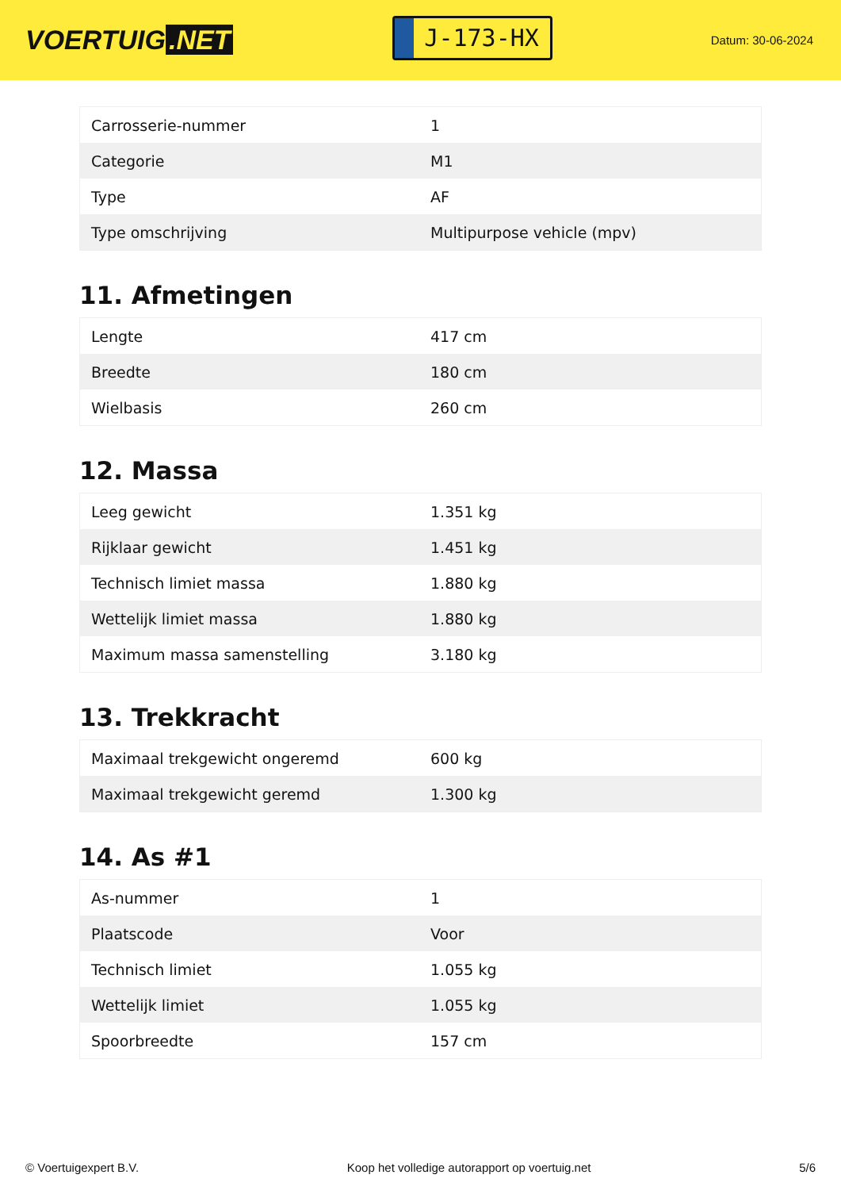VOERTUIG.NET
J-173-HX
Datum: 30-06-2024
| Carrosserie-nummer | 1 |
| Categorie | M1 |
| Type | AF |
| Type omschrijving | Multipurpose vehicle (mpv) |
11. Afmetingen
| Lengte | 417 cm |
| Breedte | 180 cm |
| Wielbasis | 260 cm |
12. Massa
| Leeg gewicht | 1.351 kg |
| Rijklaar gewicht | 1.451 kg |
| Technisch limiet massa | 1.880 kg |
| Wettelijk limiet massa | 1.880 kg |
| Maximum massa samenstelling | 3.180 kg |
13. Trekkracht
| Maximaal trekgewicht ongeremd | 600 kg |
| Maximaal trekgewicht geremd | 1.300 kg |
14. As #1
| As-nummer | 1 |
| Plaatscode | Voor |
| Technisch limiet | 1.055 kg |
| Wettelijk limiet | 1.055 kg |
| Spoorbreedte | 157 cm |
© Voertuigexpert B.V. Koop het volledige autorapport op voertuig.net 5/6